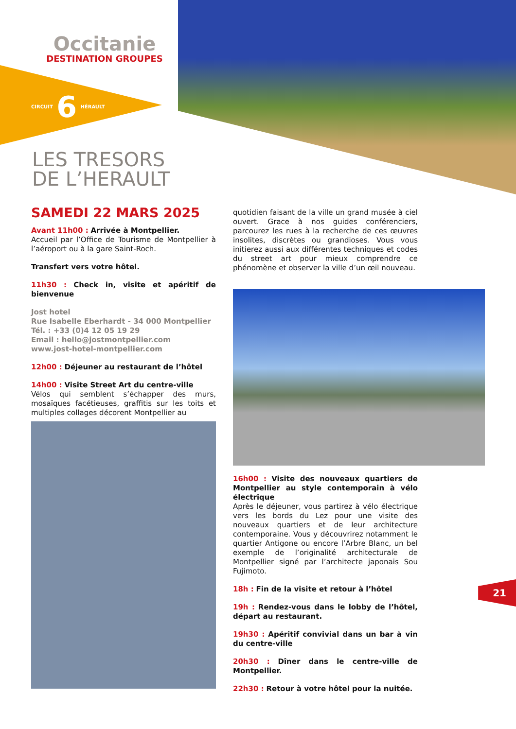Occitanie
DESTINATION GROUPES
CIRCUIT 6 HÉRAULT
LES TRESORS
DE L’HERAULT
SAMEDI 22 MARS 2025
Avant 11h00 : Arrivée à Montpellier.
Accueil par l’Office de Tourisme de Montpellier à l’aéroport ou à la gare Saint-Roch.
Transfert vers votre hôtel.
11h30 : Check in, visite et apéritif de bienvenue
Jost hotel
Rue Isabelle Eberhardt - 34 000 Montpellier
Tél. : +33 (0)4 12 05 19 29
Email : hello@jostmontpellier.com
www.jost-hotel-montpellier.com
12h00 : Déjeuner au restaurant de l’hôtel
14h00 : Visite Street Art du centre-ville
Vélos qui semblent s’échapper des murs, mosaïques facétieuses, graffitis sur les toits et multiples collages décorent Montpellier au
quotidien faisant de la ville un grand musée à ciel ouvert. Grace à nos guides conférenciers, parcourez les rues à la recherche de ces œuvres insolites, discrètes ou grandioses. Vous vous initierez aussi aux différentes techniques et codes du street art pour mieux comprendre ce phénomène et observer la ville d’un œil nouveau.
16h00 : Visite des nouveaux quartiers de Montpellier au style contemporain à vélo électrique
Après le déjeuner, vous partirez à vélo électrique vers les bords du Lez pour une visite des nouveaux quartiers et de leur architecture contemporaine. Vous y découvrirez notamment le quartier Antigone ou encore l’Arbre Blanc, un bel exemple de l’originalité architecturale de Montpellier signé par l’architecte japonais Sou Fujimoto.
18h : Fin de la visite et retour à l’hôtel
19h : Rendez-vous dans le lobby de l’hôtel, départ au restaurant.
19h30 : Apéritif convivial dans un bar à vin du centre-ville
20h30 : Dîner dans le centre-ville de Montpellier.
22h30 : Retour à votre hôtel pour la nuitée.
21